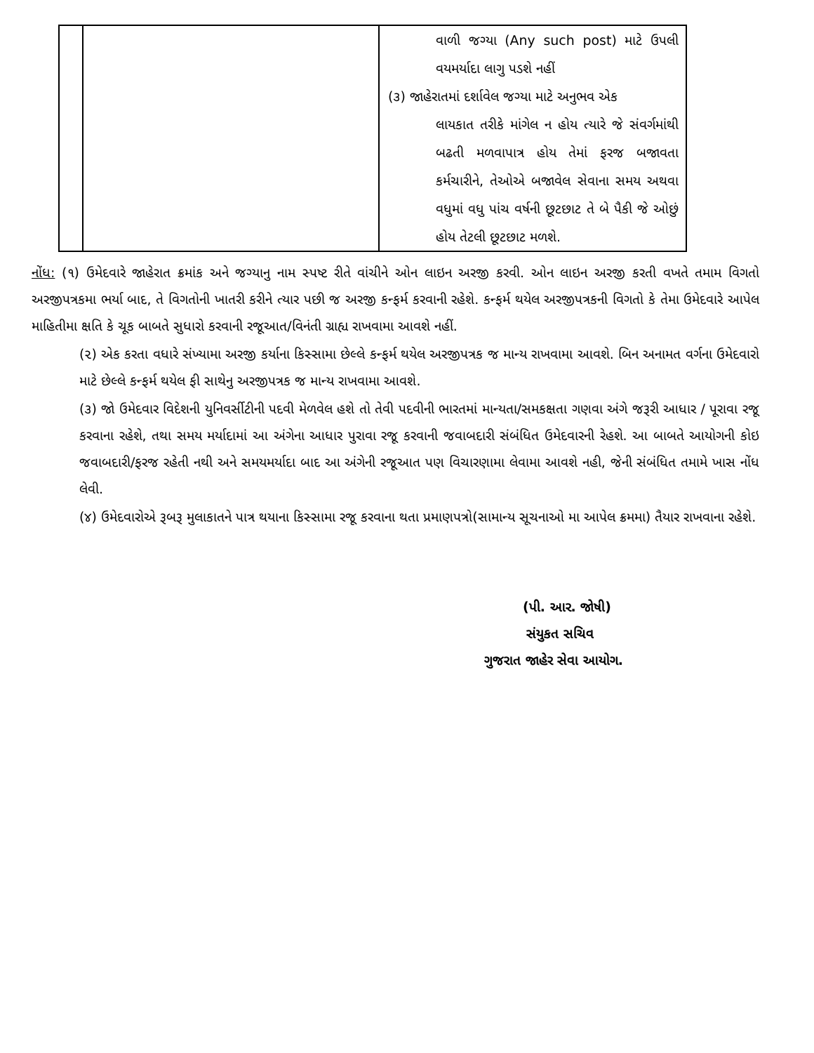| | | વાળી જગ્યા (Any such post) માટે ઉપલી વયમર્યાદા લાગુ પડશે નહીં (૩) જાહેરાતમાં દર્શાવેલ જગ્યા માટે અનુભવ એક લાયકાત તરીકે માંગેલ ન હોય ત્યારે જે સંવર્ગમાંથી બઢતી મળવાપાત્ર હોય તેમાં ફરજ બજાવતા કર્મચારીને, તેઓએ બજાવેલ સેવાના સમય અથવા વધુમાં વધુ પાંચ વર્ષની છૂટછાટ તે બે પૈકી જે ઓછું હોય તેટલી છૂટછાટ મળશે. |
નોંધ: (૧) ઉમેદવારે જાહેરાત ક્રમાંક અને જગ્યાનુ નામ સ્પષ્ટ રીતે વાંચીને ઓન લાઇન અરજી કરવી. ઓન લાઇન અરજી કરતી વખતે તમામ વિગતો અરજીપત્રકમા ભર્યા બાદ, તે વિગતોની ખાતરી કરીને ત્યાર પછી જ અરજી કન્ફર્મ કરવાની રહેશે. કન્ફર્મ થયેલ અરજીપત્રકની વિગતો કે તેમા ઉમેદવારે આપેલ માહિતીમા ક્ષતિ કે ચૂક બાબતે સુધારો કરવાની રજૂઆત/વિનંતી ગ્રાહ્ય રાખવામા આવશે નહીં.
(૨) એક કરતા વધારે સંખ્યામા અરજી કર્યાના કિસ્સામા છેલ્લે કન્ફર્મ થયેલ અરજીપત્રક જ માન્ય રાખવામા આવશે. બિન અનામત વર્ગના ઉમેદવારો માટે છેલ્લે કન્ફર્મ થયેલ ફી સાથેનુ અરજીપત્રક જ માન્ય રાખવામા આવશે.
(૩) જો ઉમેદવાર વિદેશની યુનિવર્સીટીની પદવી મેળવેલ હશે તો તેવી પદવીની ભારતમાં માન્યતા/સમકક્ષતા ગણવા અંગે જરૂરી આધાર / પૂરાવા રજૂ કરવાના રહેશે, તથા સમય મર્યાદામાં આ અંગેના આધાર પુરાવા રજૂ કરવાની જવાબદારી સંબંધિત ઉમેદવારની રેહશે. આ બાબતે આયોગની કોઇ જવાબદારી/ફરજ રહેતી નથી અને સમયમર્યાદા બાદ આ અંગેની રજૂઆત પણ વિચારણામા લેવામા આવશે નહી, જેની સંબંધિત તમામે ખાસ નોંધ લેવી.
(૪) ઉમેદવારોએ રૂબરૂ મુલાકાતને પાત્ર થયાના કિસ્સામા રજૂ કરવાના થતા પ્રમાણપત્રો(સામાન્ય સૂચનાઓ મા આપેલ ક્રમમા) તૈયાર રાખવાના રહેશે.
(પી. આર. જોષી)
સંયુકત સચિવ
ગુજરાત જાહેર સેવા આયોગ.